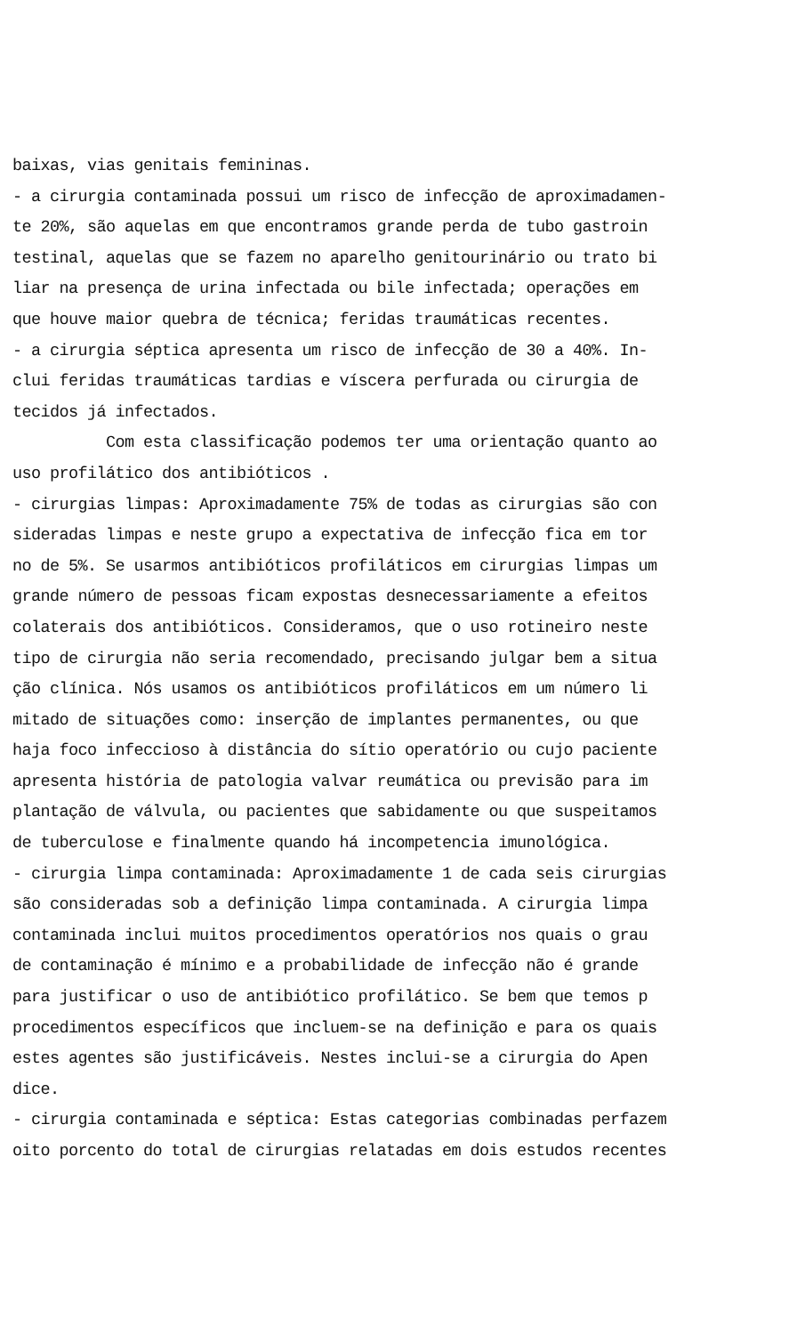baixas, vias genitais femininas. - a cirurgia contaminada possui um risco de infecção de aproximadamen- te 20%, são aquelas em que encontramos grande perda de tubo gastroin testinal, aquelas que se fazem no aparelho genitourinário ou trato bi liar na presença de urina infectada ou bile infectada; operações em que houve maior quebra de técnica; feridas traumáticas recentes. - a cirurgia séptica apresenta um risco de infecção de 30 a 40%. In- clui feridas traumáticas tardias e víscera perfurada ou cirurgia de tecidos já infectados. Com esta classificação podemos ter uma orientação quanto ao uso profilático dos antibióticos . - cirurgias limpas: Aproximadamente 75% de todas as cirurgias são con sideradas limpas e neste grupo a expectativa de infecção fica em tor no de 5%. Se usarmos antibióticos profiláticos em cirurgias limpas um grande número de pessoas ficam expostas desnecessariamente a efeitos colaterais dos antibióticos. Consideramos, que o uso rotineiro neste tipo de cirurgia não seria recomendado, precisando julgar bem a situa ção clínica. Nós usamos os antibióticos profiláticos em um número li mitado de situações como: inserção de implantes permanentes, ou que haja foco infeccioso à distância do sítio operatório ou cujo paciente apresenta história de patologia valvar reumática ou previsão para im plantação de válvula, ou pacientes que sabidamente ou que suspeitamos de tuberculose e finalmente quando há incompetencia imunológica. - cirurgia limpa contaminada: Aproximadamente 1 de cada seis cirurgias são consideradas sob a definição limpa contaminada. A cirurgia limpa contaminada inclui muitos procedimentos operatórios nos quais o grau de contaminação é mínimo e a probabilidade de infecção não é grande para justificar o uso de antibiótico profilático. Se bem que temos p procedimentos específicos que incluem-se na definição e para os quais estes agentes são justificáveis. Nestes inclui-se a cirurgia do Apen dice. - cirurgia contaminada e séptica: Estas categorias combinadas perfazem oito porcento do total de cirurgias relatadas em dois estudos recentes